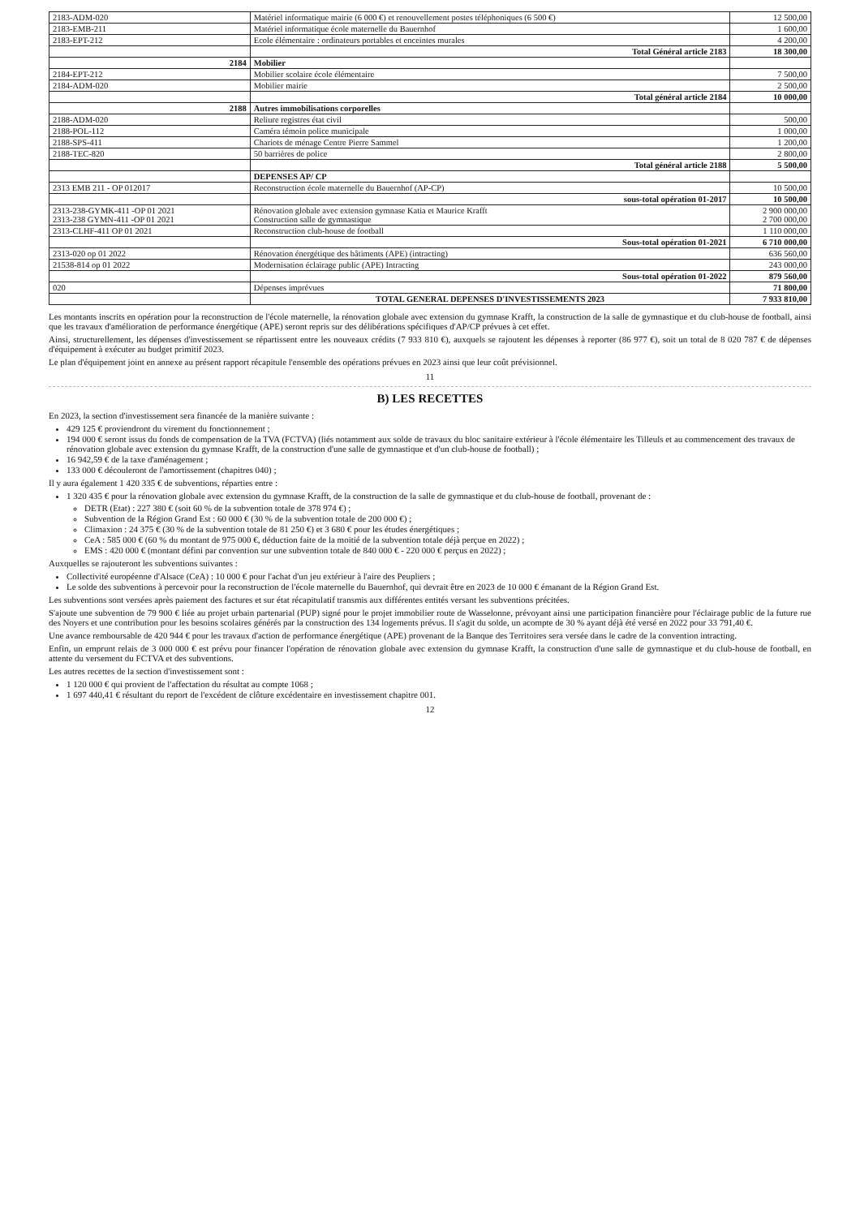| 2183-ADM-020 | Matériel informatique mairie (6 000 €) et renouvellement postes téléphoniques (6 500 €) | 12 500,00 |
| 2183-EMB-211 | Matériel informatique école maternelle du Bauernhof | 1 600,00 |
| 2183-EPT-212 | Ecole élémentaire : ordinateurs portables et enceintes murales | 4 200,00 |
| | Total Général article 2183 | 18 300,00 |
| 2184 | Mobilier | |
| 2184-EPT-212 | Mobilier scolaire école élémentaire | 7 500,00 |
| 2184-ADM-020 | Mobilier mairie | 2 500,00 |
| | Total général article 2184 | 10 000,00 |
| 2188 | Autres immobilisations corporelles | |
| 2188-ADM-020 | Reliure registres état civil | 500,00 |
| 2188-POL-112 | Caméra témoin police municipale | 1 000,00 |
| 2188-SPS-411 | Chariots de ménage Centre Pierre Sammel | 1 200,00 |
| 2188-TEC-820 | 50 barrières de police | 2 800,00 |
| | Total général article 2188 | 5 500,00 |
| | DEPENSES AP/ CP | |
| 2313 EMB 211 - OP 012017 | Reconstruction école maternelle du Bauernhof (AP-CP) | 10 500,00 |
| | sous-total opération 01-2017 | 10 500,00 |
| 2313-238-GYMK-411 -OP 01 2021 2313-238 GYMN-411 -OP 01 2021 | Rénovation globale avec extension gymnase Katia et Maurice Krafft Construction salle de gymnastique | 2 900 000,00 2 700 000,00 |
| 2313-CLHF-411 OP 01 2021 | Reconstruction club-house de football | 1 110 000,00 |
| | Sous-total opération 01-2021 | 6 710 000,00 |
| 2313-020 op 01 2022 | Rénovation énergétique des bâtiments (APE) (intracting) | 636 560,00 |
| 21538-814 op 01 2022 | Modernisation éclairage public (APE) Intracting | 243 000,00 |
| | Sous-total opération 01-2022 | 879 560,00 |
| 020 | Dépenses imprévues | 71 800,00 |
| | TOTAL GENERAL DEPENSES D'INVESTISSEMENTS 2023 | 7 933 810,00 |
Les montants inscrits en opération pour la reconstruction de l'école maternelle, la rénovation globale avec extension du gymnase Krafft, la construction de la salle de gymnastique et du club-house de football, ainsi que les travaux d'amélioration de performance énergétique (APE) seront repris sur des délibérations spécifiques d'AP/CP prévues à cet effet.
Ainsi, structurellement, les dépenses d'investissement se répartissent entre les nouveaux crédits (7 933 810 €), auxquels se rajoutent les dépenses à reporter (86 977 €), soit un total de 8 020 787 € de dépenses d'équipement à exécuter au budget primitif 2023.
Le plan d'équipement joint en annexe au présent rapport récapitule l'ensemble des opérations prévues en 2023 ainsi que leur coût prévisionnel.
11
B) LES RECETTES
En 2023, la section d'investissement sera financée de la manière suivante :
429 125 € proviendront du virement du fonctionnement ;
194 000 € seront issus du fonds de compensation de la TVA (FCTVA) (liés notamment aux solde de travaux du bloc sanitaire extérieur à l'école élémentaire les Tilleuls et au commencement des travaux de rénovation globale avec extension du gymnase Krafft, de la construction d'une salle de gymnastique et d'un club-house de football) ;
16 942,59 € de la taxe d'aménagement ;
133 000 € découleront de l'amortissement (chapitres 040) ;
Il y aura également 1 420 335 € de subventions, réparties entre :
1 320 435 € pour la rénovation globale avec extension du gymnase Krafft, de la construction de la salle de gymnastique et du club-house de football, provenant de :
DETR (Etat) : 227 380 € (soit 60 % de la subvention totale de 378 974 €) ;
Subvention de la Région Grand Est : 60 000 € (30 % de la subvention totale de 200 000 €) ;
Climaxion : 24 375 € (30 % de la subvention totale de 81 250 €) et 3 680 € pour les études énergétiques ;
CeA : 585 000 € (60 % du montant de 975 000 €, déduction faite de la moitié de la subvention totale déjà perçue en 2022) ;
EMS : 420 000 € (montant défini par convention sur une subvention totale de 840 000 € - 220 000 € perçus en 2022) ;
Auxquelles se rajouteront les subventions suivantes :
Collectivité européenne d'Alsace (CeA) : 10 000 € pour l'achat d'un jeu extérieur à l'aire des Peupliers ;
Le solde des subventions à percevoir pour la reconstruction de l'école maternelle du Bauernhof, qui devrait être en 2023 de 10 000 € émanant de la Région Grand Est.
Les subventions sont versées après paiement des factures et sur état récapitulatif transmis aux différentes entités versant les subventions précitées.
S'ajoute une subvention de 79 900 € liée au projet urbain partenarial (PUP) signé pour le projet immobilier route de Wasselonne, prévoyant ainsi une participation financière pour l'éclairage public de la future rue des Noyers et une contribution pour les besoins scolaires générés par la construction des 134 logements prévus. Il s'agit du solde, un acompte de 30 % ayant déjà été versé en 2022 pour 33 791,40 €.
Une avance remboursable de 420 944 € pour les travaux d'action de performance énergétique (APE) provenant de la Banque des Territoires sera versée dans le cadre de la convention intracting.
Enfin, un emprunt relais de 3 000 000 € est prévu pour financer l'opération de rénovation globale avec extension du gymnase Krafft, la construction d'une salle de gymnastique et du club-house de football, en attente du versement du FCTVA et des subventions.
Les autres recettes de la section d'investissement sont :
1 120 000 € qui provient de l'affectation du résultat au compte 1068 ;
1 697 440,41 € résultant du report de l'excédent de clôture excédentaire en investissement chapitre 001.
12